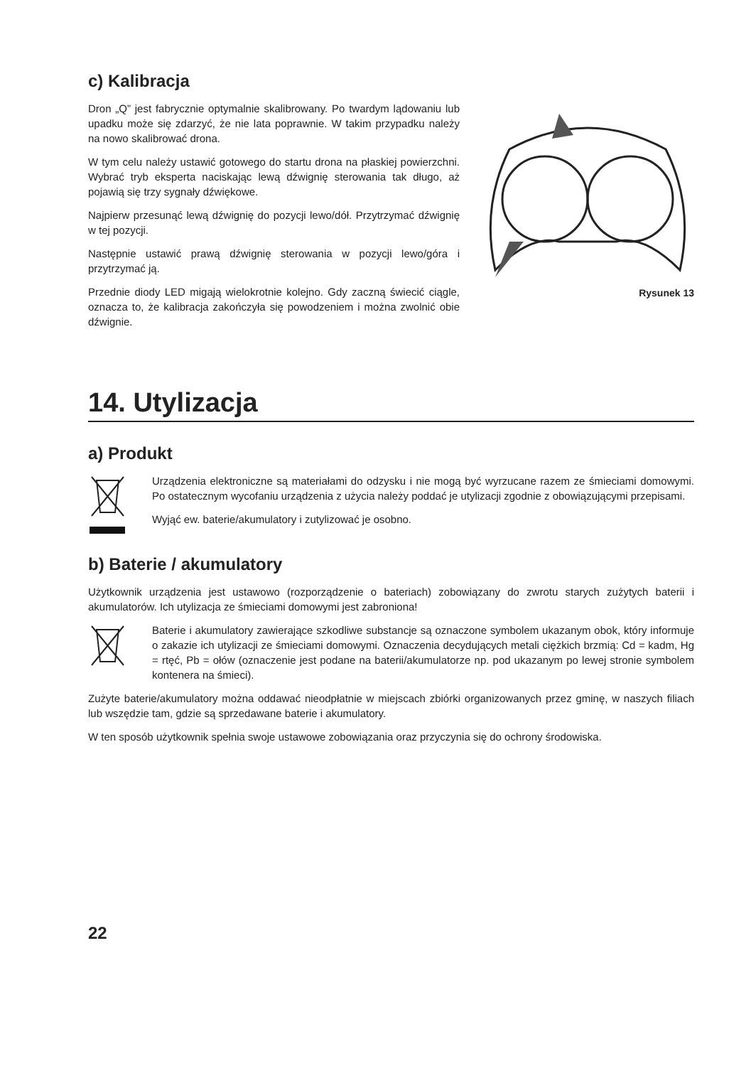c) Kalibracja
Dron „Q” jest fabrycznie optymalnie skalibrowany. Po twardym lądowaniu lub upadku może się zdarzyć, że nie lata poprawnie. W takim przypadku należy na nowo skalibrować drona.
W tym celu należy ustawić gotowego do startu drona na płaskiej powierzchni. Wybrać tryb eksperta naciskając lewą dźwignię sterowania tak długo, aż pojawią się trzy sygnały dźwiękowe.
Najpierw przesunąć lewą dźwignię do pozycji lewo/dół. Przytrzymać dźwignię w tej pozycji.
Następnie ustawić prawą dźwignię sterowania w pozycji lewo/góra i przytrzymać ją.
Przednie diody LED migają wielokrotnie kolejno. Gdy zaczną świecić ciągle, oznacza to, że kalibracja zakończyła się powodzeniem i można zwolnić obie dźwignie.
Rysunek 13
14. Utylizacja
a) Produkt
Urządzenia elektroniczne są materiałami do odzysku i nie mogą być wyrzucane razem ze śmieciami domowymi. Po ostatecznym wycofaniu urządzenia z użycia należy poddać je utylizacji zgodnie z obowiązującymi przepisami.
Wyjąć ew. baterie/akumulatory i zutylizować je osobno.
b) Baterie / akumulatory
Użytkownik urządzenia jest ustawowo (rozporządzenie o bateriach) zobowiązany do zwrotu starych zużytych baterii i akumulatorów. Ich utylizacja ze śmieciami domowymi jest zabroniona!
Baterie i akumulatory zawierające szkodliwe substancje są oznaczone symbolem ukazanym obok, który informuje o zakazie ich utylizacji ze śmieciami domowymi. Oznaczenia decydujących metali ciężkich brzmią: Cd = kadm, Hg = rtęć, Pb = ołów (oznaczenie jest podane na baterii/akumulatorze np. pod ukazanym po lewej stronie symbolem kontenera na śmieci).
Zużyte baterie/akumulatory można oddawać nieodpłatnie w miejscach zbiórki organizowanych przez gminę, w naszych filiach lub wszędzie tam, gdzie są sprzedawane baterie i akumulatory.
W ten sposób użytkownik spełnia swoje ustawowe zobowiązania oraz przyczynia się do ochrony środowiska.
22